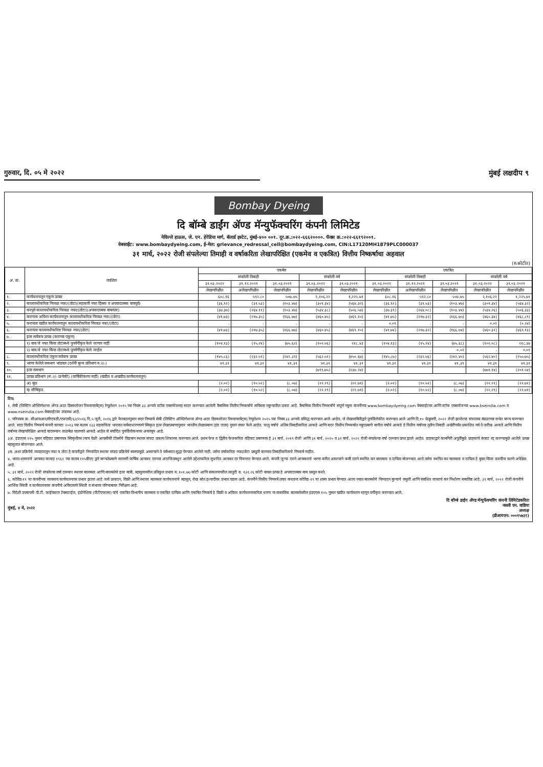गुरुवार, दि. ०५ मे २०२२
मुंबई लक्षदीप ९
Bombay Dyeing
दि बॉम्बे डाईंग ॲण्ड मॅन्युफॅक्चरिंग कंपनी लिमिटेड
नेविल्ले हाऊस, जे. एन. हेरेडिया मार्ग, बॅलार्ड इस्टेट, मुंबई-४०० ००१. दूर.क्र.:०२२-६६६२००००. फॅक्स क्र.:०२२-६६१९२००१.
वेबसाईट: www.bombaydyeing.com, ई-मेल: grievance_redressal_cell@bombaydyeing.com, CIN:L17120MH1879PLC000037
३१ मार्च, २०२२ रोजी संपलेल्या तिमाही व वर्षाकरिता लेखापरिक्षित (एकमेव व एकत्रित) वित्तीय निष्कर्षाचा अहवाल
(रु.कोटीत)
| अ. क्र. | तपशिल | एकमेव | | | | | एकत्रित | | | | |
| --- | --- | --- | --- | --- | --- | --- | --- | --- | --- | --- | --- |
| | | संपलेली तिमाही | | | संपलेली वर्ष | | संपलेली तिमाही | | | संपलेली वर्ष | |
| | | ३१.०३.२०२२ | ३१.१२.२०२१ | ३१.०३.२०२१ | ३१.०३.२०२२ | ३१.०३.२०२१ | ३१.०३.२०२२ | ३१.१२.२०२१ | ३१.०३.२०२१ | ३१.०३.२०२२ | ३१.०३.२०२१ |
| | | लेखापरिक्षीत | अलेखापरिक्षीत | लेखापरिक्षीत | लेखापरिक्षीत | लेखापरिक्षीत | लेखापरिक्षीत | अलेखापरिक्षीत | लेखापरिक्षीत | लेखापरिक्षीत | लेखापरिक्षीत |
| १. | कार्यचलनातून एकूण उत्पन्न | ६०८.१६ | ५९२.८० | ५०७.७५ | २,१०६.२२ | १,२२५.७१ | ६०८.१६ | ५९२.८० | ५०७.७५ | २,१०६.२२ | १,२२५.७१ |
| २. | कालावधीकरिता निव्वळ नफा/(तोटा)(सहकारी नफा हिस्सा व अपवादात्मक बाबपूर्व) | (३६.९२) | (३१.५३) | (१०३.४७) | (३०१.३४) | (५६४.३२) | (३६.९२) | (३१.५३) | (१०३.४७) | (३०१.३४) | (५६४.३२) |
| ३. | करपूर्व कालावधीकरिता निव्वळ नफा/(तोटा)(अपवादात्मक बाबनंतर) | (३७.३७) | (२६४.११) | (१०३.४७) | (५३४.३८) | (५०६.५४) | (३७.३९) | (२६४.०८) | (१०३.४४) | (५३४.२६) | (५०६.३३) |
| ४. | करानंतर अविरत कार्यचलनातून कालावधीकरिता निव्वळ नफा/(तोटा) | (४१.७३) | (२१७.३५) | (१६६.७७) | (४६०.४५) | (४६९.१०) | (४१.७५) | (२१७.३२) | (१६६.७५) | (४६०.३४) | (४६८.८९) |
| ५. | करानंतर खंडीत कार्यचलनातून कालावधीकरिता निव्वळ नफा/(तोटा) | - | - | - | - | - | ०.०१ | - | - | ०.०२ | (०.२४) |
| ६. | करानंतर कालावधीकरिता निव्वळ नफा/(तोटा) | (४१.७३) | (२१७.३५) | (१६६.७७) | (४६०.४५) | (४६९.१०) | (४१.७४) | (२१७.३२) | (१६६.७४) | (४६०.३२) | (४६९.१३) |
| ७. | इतर सर्वकष उत्पन्न (कराच्या एकूण) | | | | | | | | | | |
| | १) बाब जे नफा किंवा तोटामध्ये पुनर्वर्गीकृत केले जाणार नाही | (१०४.१३) | (१५.२४) | (७५.६२) | (१०२.०६) | २१८.४३ | (१०४.१३) | (१५.२४) | (७५.६८) | (१०२.०८) | २१८.३७ |
| | २) बाब जे नफा किंवा तोटामध्ये पुनर्वर्गीकृत केले जाईल | - | - | - | - | - | - | - | ०.०२ | - | ०.०१ |
| ८. | कालावधीकरिता एकूण सर्वकष उत्पन्न | (१४५.८६) | (२३२.५९) | (२४२.३९) | (५६२.५१) | (४५०.६७) | (१४५.८७) | (२३२.५६) | (२४२.४०) | (५६२.४०) | (२५०.७५) |
| ९. | भरणा केलेले समभाग भांडवल (दर्शनी मूल्य प्रतिभाग रु.२/-) | ४१.३१ | ४१.३१ | ४१.३१ | ४१.३१ | ४१.३१ | ४१.३१ | ४१.३१ | ४१.३१ | ४१.३१ | ४१.३१ |
| १०. | इतर समभाग | | | | (७९९.७५) | (२३७.२४) | | | | (७७१.१४) | (२०१.५४) |
| ११. | उत्पन्न प्रतिभाग (रू.२/- प्रत्येकी) (वार्षिकीकरण नाही) (खंडीत व अखंडीत कार्यचलनातून) | | | | | | | | | | |
| | अ) मूळ | (२.०२) | (१०.५२) | (८.०७) | (२२.२९) | (२२.७१) | (२.०२) | (१०.५२) | (८.०७) | (२२.२९) | (२२.७१) |
| | ब) सौमिकृत | (२.०२) | (१०.५२) | (८.०७) | (२२.२९) | (२२.७१) | (२.०२) | (१०.५२) | (८.०७) | (२२.२९) | (२२.७१) |
टिप:
१. सेबी (लिस्टिंग ऑब्लिगेशन्स ॲण्ड अदर डिस्क्लोजर रिक्वायरमेंट्स) रेग्युलेशन २०१५ च्या नियम ३३ अन्वये स्टॉक एक्सचेंजसह सादर करण्यात आलेली त्रैमासिक वित्तीय निष्कर्षाचे सविस्तर नमुन्यातील उतारा आहे. त्रैमासिक वित्तीय निष्कर्षाचे संपूर्ण नमुना कंपनीच्या www.bombaydyeing.com वेबसाईटवर आणि स्टॉक एक्सचेंजच्या www.bseindia.com व www.nseindia.com वेबसाईटवर उपलब्ध आहे.
२. परिपत्रक क्र. सीआयआर/सीएफडी/एफएसी/६२/२०१६ दि.५ जुलै, २०१६ द्वारे फेरबदलनुसार सदर निष्कर्ष सेबी (लिस्टिंग ऑब्लिगेशन्स ॲण्ड अदर डिस्क्लोजर रिक्वायरमेंट्स) रेग्युलेशन २०१५ च्या नियम ३३ अन्वये प्रसिद्ध करण्यात आले आहेत. जे लेखासमितीद्वारे पुनर्विलोकीत करण्यात आले आणि दि.१० फेब्रुवारी, २०२२ रोजी झालेल्या संचालक मंडळाच्या सभेत मान्य करण्यात आले. सदर वित्तीय निष्कर्ष कंपनी कायदा २०१३ च्या कलम १३३ सहवाचिता भारतात सर्वसाधारणपणे स्विकृत इतर लेखाप्रमाणानुसार भारतीय लेखाप्रमाण (इंड एएस) नुसार तयार केले आहेत. चालु वर्षाचे अंतिम तिमाहीकरिता आकडे आणि सदर वित्तीय निष्कर्षात नमुदप्रमाणे मागील वर्षाचे आकडे हे वित्तीय वर्षाच्या तृतीय तिमाही अखेरीपर्यंत प्रकाशित वर्ष ते तारीख आकडे आणि वित्तीय वर्षाच्या लेखापरिक्षित आकडे यादरम्यान ताळमेळ घालणारे आकडे आहेत जे मर्यादित पुनर्विलोकनावर अवलंबून आहे.
३अ. इंडएएस ११५ नुसार वहिवाट प्रमाणपत्र स्विकृतीवर त्याच वेळी आयसीसी टॉवर्सचे विद्यमान स्थावर संपदा प्रकल्प शिफारस करण्यात आले. प्रथम फेज व द्वितीय फेजकरिता वहिवाट प्रमाणपत्र हे ३१ मार्च, २०१९ रोजी आणि ३१ मार्च, २०२० व ३१ मार्च, २०२२ रोजी संपलेल्या वर्षा दरम्यान प्राप्त झाले आहेत. ग्राहकाद्वारे कामगिरी अपुर्तीमुळे ग्राहकांचे कंत्राट रद्द करण्यामुळे आलेले उत्पन्न महसूलात मोजण्यात आले.
३ब. अशा प्रक्रियेचे व्यवहारातून नफा व तोटा हे कंपनीद्वारे निष्पादित स्थावर संपदा प्रक्रियेचे स्वरुपामुळे असल्याने ते वर्षभरात सुद्धा घेण्यात आलेले नाही. तसेच वर्षाकरिता नफा/तोटा प्रस्तुती करणात तिमाहीकरिताचे निष्कर्ष नाहीत.
४. भारत शासनाचे आयकर कायदा १९६१ च्या कलम ११५बीएए द्वारे मान्यतेप्रमाणे सरासरी वार्षिक आयकर दराच्या अंदाजितमधुन आलेले उद्देशाकरिता सुधारित आयकर दर विचारात घेण्यात आले. कंपनी जुन्या दराने आयकराचे भरणा करीत असल्याने कमी दराने स्थगित कर मालमत्ता व दायित्व मोजण्यात आले तसेच स्थगित कर मालमत्ता व दायित्व हे मुक्त किंवा तजवीज करणे अपेक्षित आहे.
५. ३१ मार्च, २०२२ रोजी संपलेल्या वर्षा दरम्यान स्थावर मालमत्ता आणि मालमत्तेचे इतर बाबी, महसुलावरील प्रतिकुल प्रभाव रु. १०१.७७ कोटी आणि संकलनावरील तरतुदी रु. १३१.२६ कोटी बाबत उत्पन्न हे अपवादात्मक बाब प्रस्तुत करते.
६. कोविड-१९ चा कंपनीच्या व्यवसाय कार्यचलनावर प्रभाव झाला आहे जसे उत्पादन, विक्री आणि स्थावर मालमत्ता कार्यचलनाचे महसूल, रोख स्रोत इत्यादीवर प्रभाव पडला आहे. कंपनीने वित्तीय निष्कर्ष तयार करताना कोविड-१९ चा शक्य प्रभाव घेण्यात आला ज्यात मालमत्तेचे निष्पादन मुल्याचे वसुली आणि संबंधित वापराचे कर निर्धारण समाविष्ट आहे. ३१ मार्च, २०२२ रोजी कंपनीचे आर्थिक स्थिती व कार्यचलनावर कंपनीचे अविरतपणे स्थिती व संभाव्य परिणामावर निरीक्षण आहे.
७. विदेशी उपकंपनी पी.टी. फाईवस्टार टेक्सटाईल, इंडोनेशिया (पीटीएफएस) यांचे एकत्रित विभागीय मालमत्ता व एकत्रित दायित्व आणि एकत्रित निष्कर्ष हे विक्री व अविरत कार्यचलनाकरिता धारण ना-वास्तविक मालमत्तेवरील इंडएएस १०५ नुसार खंडीत कार्यचलन म्हणून वर्गीकृत करण्यात आले.
मुंबई, ४ मे, २०२२ दि बॉम्बे डाईंग ॲण्ड मॅन्युफॅक्चरिंग कंपनी लिमिटेडकरिता
नसली एन. वाडिया
अध्यक्ष
(डीआयएन: ०००१५७३१)